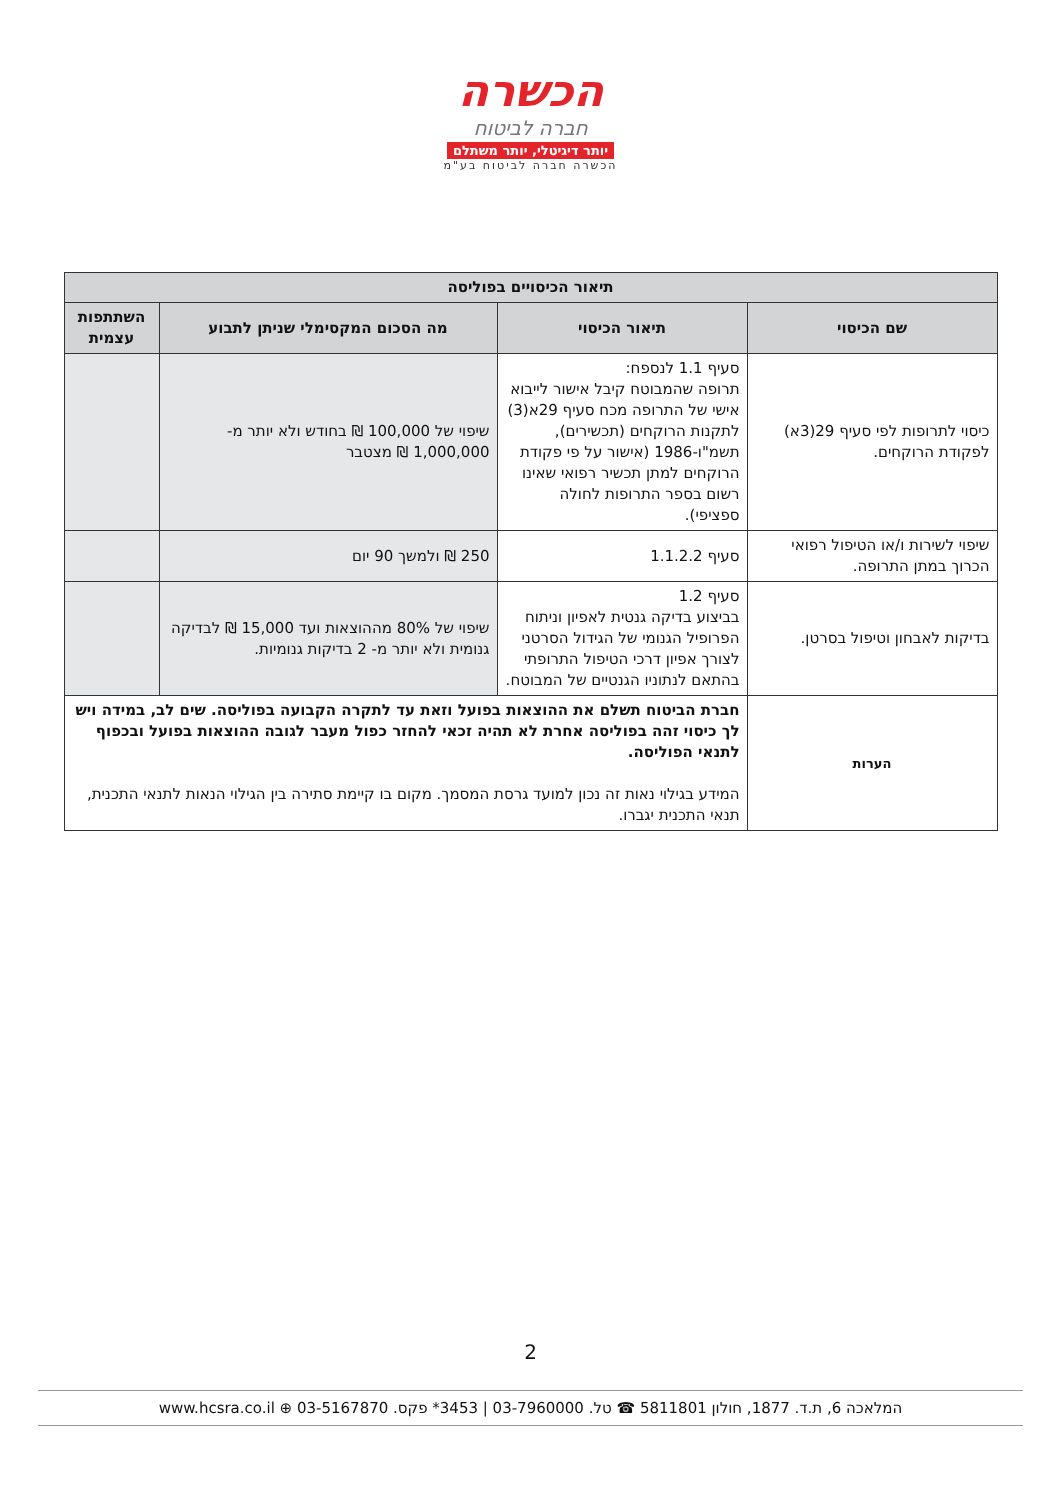הכשרה
חברה לביטוח
יותר דיגיטלי, יותר משתלם
הכשרה חברה לביטוח בע"מ
| תיאור הכיסויים בפוליסה | | | |
| --- | --- | --- | --- |
| שם הכיסוי | תיאור הכיסוי | מה הסכום המקסימלי שניתן לתבוע | השתתפות עצמית |
| כיסוי לתרופות לפי סעיף 29(3א) לפקודת הרוקחים. | סעיף 1.1 לנספח: תרופה שהמבוטח קיבל אישור לייבוא אישי של התרופה מכח סעיף 29א(3) לתקנות הרוקחים (תכשירים), תשמ"ו-1986 (אישור על פי פקודת הרוקחים למתן תכשיר רפואי שאינו רשום בספר התרופות לחולה ספציפי). | שיפוי של 100,000 ₪ בחודש ולא יותר מ- 1,000,000 ₪ מצטבר | |
| שיפוי לשירות ו/או הטיפול רפואי הכרוך במתן התרופה. | סעיף 1.1.2.2 | 250 ₪ ולמשך 90 יום | |
| בדיקות לאבחון וטיפול בסרטן. | סעיף 1.2 בביצוע בדיקה גנטית לאפיון וניתוח הפרופיל הגנומי של הגידול הסרטני לצורך אפיון דרכי הטיפול התרופתי בהתאם לנתוניו הגנטיים של המבוטח. | שיפוי של 80% מההוצאות ועד 15,000 ₪ לבדיקה גנומית ולא יותר מ- 2 בדיקות גנומיות. | |
| הערות | חברת הביטוח תשלם את ההוצאות בפועל וזאת עד לתקרה הקבועה בפוליסה. שים לב, במידה ויש לך כיסוי זהה בפוליסה אחרת לא תהיה זכאי להחזר כפול מעבר לגובה ההוצאות בפועל ובכפוף לתנאי הפוליסה. המידע בגילוי נאות זה נכון למועד גרסת המסמך. מקום בו קיימת סתירה בין הגילוי הנאות לתנאי התכנית, תנאי התכנית יגברו. | | |
2
המלאכה 6, ת.ד. 1877, חולון 5811801 ☎ טל. 03-7960000 | 3453* פקס. 03-5167870 ⊕ www.hcsra.co.il